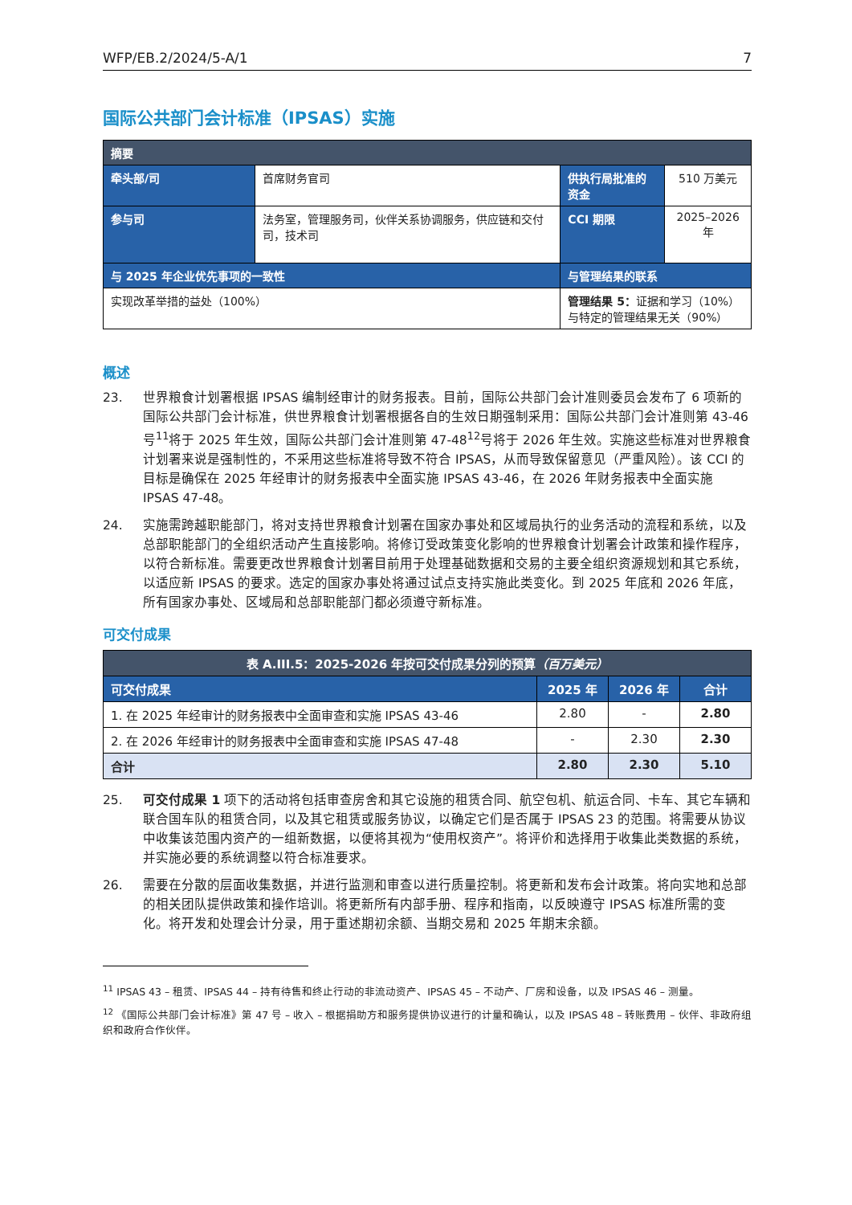WFP/EB.2/2024/5-A/1 7
国际公共部门会计标准（IPSAS）实施
| 摘要 | | | |
| 牵头部/司 | 首席财务官司 | 供执行局批准的资金 | 510 万美元 |
| 参与司 | 法务室，管理服务司，伙伴关系协调服务，供应链和交付司，技术司 | CCI 期限 | 2025–2026 年 |
| 与 2025 年企业优先事项的一致性 | | 与管理结果的联系 | |
| 实现改革举措的益处（100%） | | 管理结果 5： 证据和学习（10%） 与特定的管理结果无关（90%） | |
概述
23. 世界粮食计划署根据 IPSAS 编制经审计的财务报表。目前，国际公共部门会计准则委员会发布了 6 项新的国际公共部门会计标准，供世界粮食计划署根据各自的生效日期强制采用：国际公共部门会计准则第 43-46 号<sup>11</sup>将于 2025 年生效，国际公共部门会计准则第 47-48<sup>12</sup>号将于 2026 年生效。实施这些标准对世界粮食计划署来说是强制性的，不采用这些标准将导致不符合 IPSAS，从而导致保留意见（严重风险）。该 CCI 的目标是确保在 2025 年经审计的财务报表中全面实施 IPSAS 43-46，在 2026 年财务报表中全面实施 IPSAS 47-48。
24. 实施需跨越职能部门，将对支持世界粮食计划署在国家办事处和区域局执行的业务活动的流程和系统，以及总部职能部门的全组织活动产生直接影响。将修订受政策变化影响的世界粮食计划署会计政策和操作程序，以符合新标准。需要更改世界粮食计划署目前用于处理基础数据和交易的主要全组织资源规划和其它系统，以适应新 IPSAS 的要求。选定的国家办事处将通过试点支持实施此类变化。到 2025 年底和 2026 年底，所有国家办事处、区域局和总部职能部门都必须遵守新标准。
可交付成果
| 表 A.III.5：2025-2026 年按可交付成果分列的预算 （百万美元） | | | |
| --- | --- | --- | --- |
| 可交付成果 | 2025 年 | 2026 年 | 合计 |
| 1. 在 2025 年经审计的财务报表中全面审查和实施 IPSAS 43-46 | 2.80 | - | 2.80 |
| 2. 在 2026 年经审计的财务报表中全面审查和实施 IPSAS 47-48 | - | 2.30 | 2.30 |
| 合计 | 2.80 | 2.30 | 5.10 |
25. 可交付成果 1 项下的活动将包括审查房舍和其它设施的租赁合同、航空包机、航运合同、卡车、其它车辆和联合国车队的租赁合同，以及其它租赁或服务协议，以确定它们是否属于 IPSAS 23 的范围。将需要从协议中收集该范围内资产的一组新数据，以便将其视为“使用权资产”。将评价和选择用于收集此类数据的系统，并实施必要的系统调整以符合标准要求。
26. 需要在分散的层面收集数据，并进行监测和审查以进行质量控制。将更新和发布会计政策。将向实地和总部的相关团队提供政策和操作培训。将更新所有内部手册、程序和指南，以反映遵守 IPSAS 标准所需的变化。将开发和处理会计分录，用于重述期初余额、当期交易和 2025 年期末余额。
<sup>11</sup> IPSAS 43 – 租赁、IPSAS 44 – 持有待售和终止行动的非流动资产、IPSAS 45 – 不动产、厂房和设备，以及 IPSAS 46 – 测量。
<sup>12</sup> 《国际公共部门会计标准》第 47 号 – 收入 – 根据捐助方和服务提供协议进行的计量和确认，以及 IPSAS 48 – 转账费用 – 伙伴、非政府组织和政府合作伙伴。